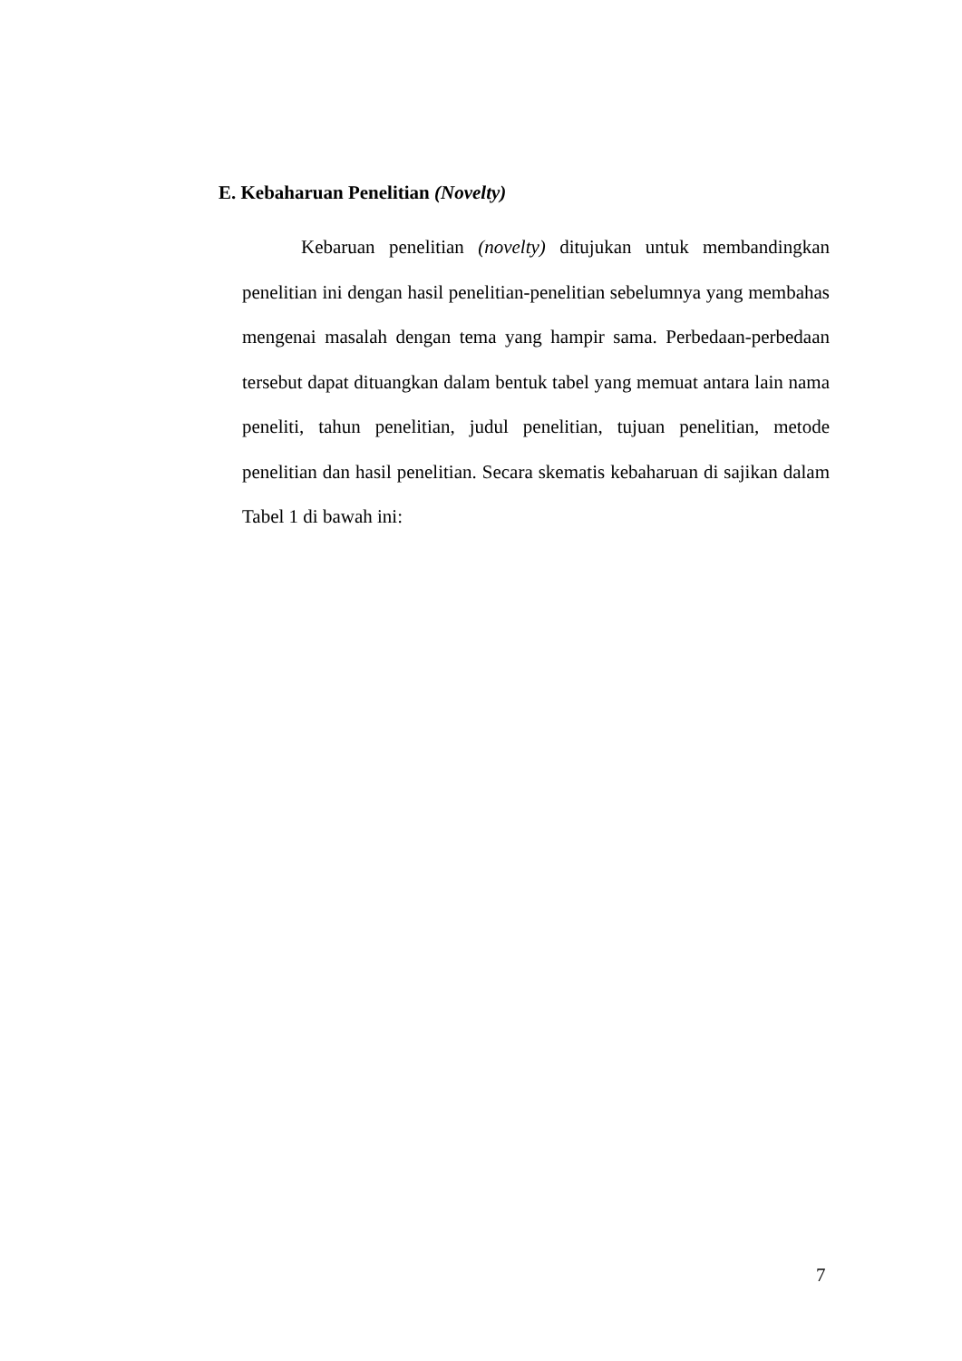E. Kebaharuan Penelitian (Novelty)
Kebaruan penelitian (novelty) ditujukan untuk membandingkan penelitian ini dengan hasil penelitian-penelitian sebelumnya yang membahas mengenai masalah dengan tema yang hampir sama. Perbedaan-perbedaan tersebut dapat dituangkan dalam bentuk tabel yang memuat antara lain nama peneliti, tahun penelitian, judul penelitian, tujuan penelitian, metode penelitian dan hasil penelitian. Secara skematis kebaharuan di sajikan dalam Tabel 1 di bawah ini:
7